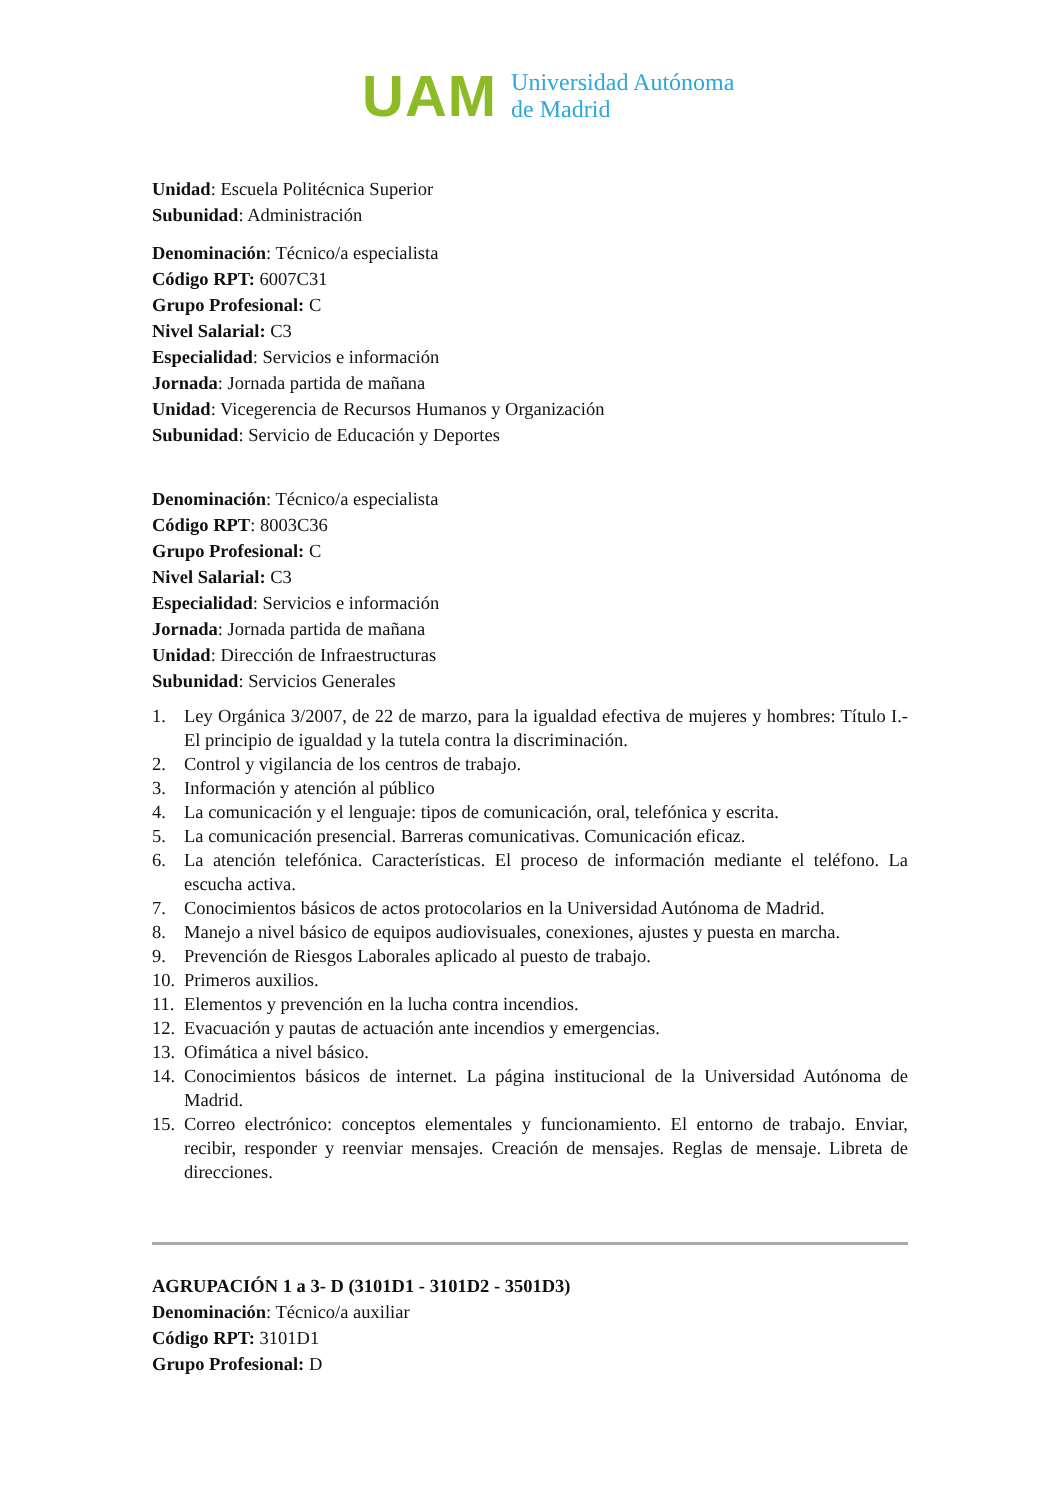UAM
Universidad Autónoma
de Madrid
Unidad: Escuela Politécnica Superior
Subunidad: Administración
Denominación: Técnico/a especialista
Código RPT: 6007C31
Grupo Profesional: C
Nivel Salarial: C3
Especialidad: Servicios e información
Jornada: Jornada partida de mañana
Unidad: Vicegerencia de Recursos Humanos y Organización
Subunidad: Servicio de Educación y Deportes
Denominación: Técnico/a especialista
Código RPT: 8003C36
Grupo Profesional: C
Nivel Salarial: C3
Especialidad: Servicios e información
Jornada: Jornada partida de mañana
Unidad: Dirección de Infraestructuras
Subunidad: Servicios Generales
1. Ley Orgánica 3/2007, de 22 de marzo, para la igualdad efectiva de mujeres y hombres: Título I.- El principio de igualdad y la tutela contra la discriminación.
2. Control y vigilancia de los centros de trabajo.
3. Información y atención al público
4. La comunicación y el lenguaje: tipos de comunicación, oral, telefónica y escrita.
5. La comunicación presencial. Barreras comunicativas. Comunicación eficaz.
6. La atención telefónica. Características. El proceso de información mediante el teléfono. La escucha activa.
7. Conocimientos básicos de actos protocolarios en la Universidad Autónoma de Madrid.
8. Manejo a nivel básico de equipos audiovisuales, conexiones, ajustes y puesta en marcha.
9. Prevención de Riesgos Laborales aplicado al puesto de trabajo.
10. Primeros auxilios.
11. Elementos y prevención en la lucha contra incendios.
12. Evacuación y pautas de actuación ante incendios y emergencias.
13. Ofimática a nivel básico.
14. Conocimientos básicos de internet. La página institucional de la Universidad Autónoma de Madrid.
15. Correo electrónico: conceptos elementales y funcionamiento. El entorno de trabajo. Enviar, recibir, responder y reenviar mensajes. Creación de mensajes. Reglas de mensaje. Libreta de direcciones.
AGRUPACIÓN 1 a 3- D (3101D1 - 3101D2 - 3501D3)
Denominación: Técnico/a auxiliar
Código RPT: 3101D1
Grupo Profesional: D